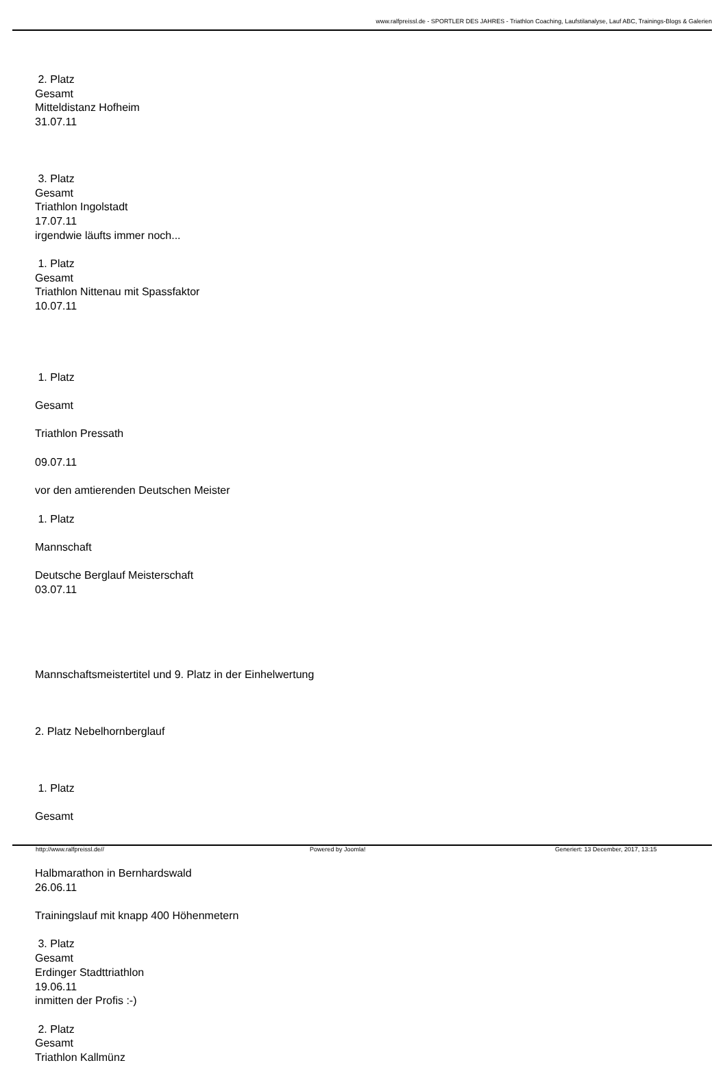www.ralfpreissl.de - SPORTLER DES JAHRES - Triathlon Coaching, Laufstilanalyse, Lauf ABC, Trainings-Blogs & Galerien
2. Platz
Gesamt
Mitteldistanz Hofheim
31.07.11
3. Platz
Gesamt
Triathlon Ingolstadt
17.07.11
irgendwie läufts immer noch...
1. Platz
Gesamt
Triathlon Nittenau mit Spassfaktor
10.07.11
1. Platz
Gesamt
Triathlon Pressath
09.07.11
vor den amtierenden Deutschen Meister
1. Platz
Mannschaft
Deutsche Berglauf Meisterschaft
03.07.11
Mannschaftsmeistertitel und 9. Platz in der Einhelwertung
2. Platz Nebelhornberglauf
1. Platz
Gesamt
Halbmarathon in Bernhardswald
26.06.11
Trainingslauf mit knapp 400 Höhenmetern
3. Platz
Gesamt
Erdinger Stadttriathlon
19.06.11
inmitten der Profis :-)
2. Platz
Gesamt
Triathlon Kallmünz
http://www.ralfpreissl.de// Powered by Joomla! Generiert: 13 December, 2017, 13:15